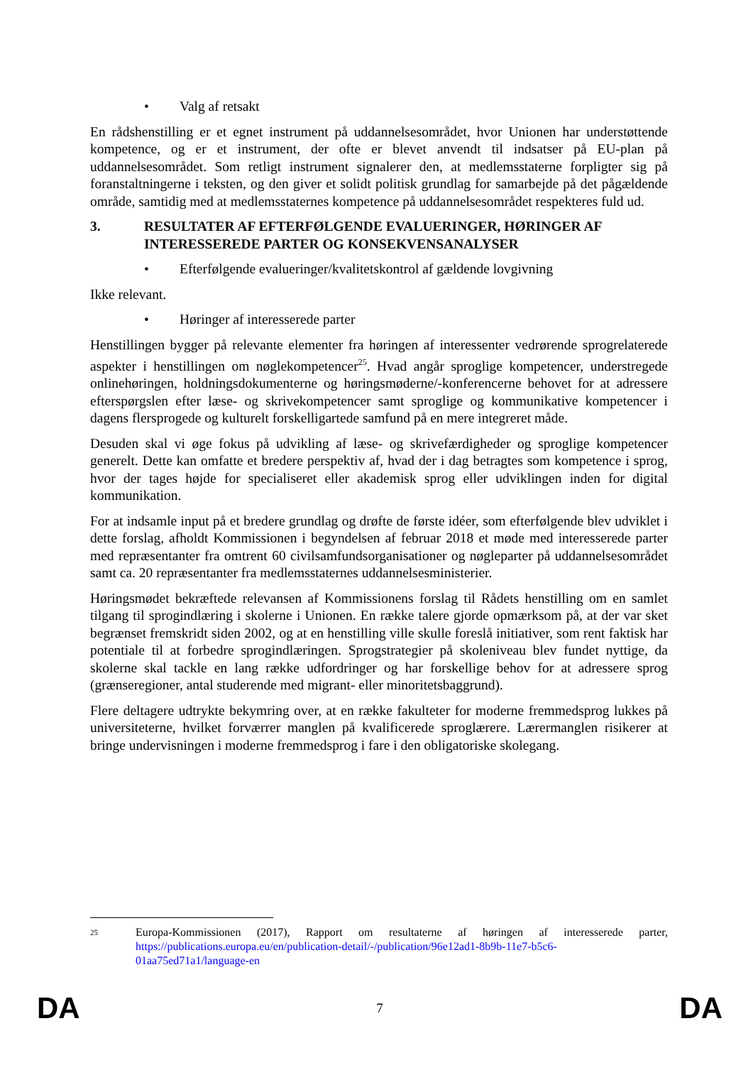• Valg af retsakt
En rådshenstilling er et egnet instrument på uddannelsesområdet, hvor Unionen har understøttende kompetence, og er et instrument, der ofte er blevet anvendt til indsatser på EU-plan på uddannelsesområdet. Som retligt instrument signalerer den, at medlemsstaterne forpligter sig på foranstaltningerne i teksten, og den giver et solidt politisk grundlag for samarbejde på det pågældende område, samtidig med at medlemsstaternes kompetence på uddannelsesområdet respekteres fuld ud.
3. RESULTATER AF EFTERFØLGENDE EVALUERINGER, HØRINGER AF INTERESSEREDE PARTER OG KONSEKVENSANALYSER
• Efterfølgende evalueringer/kvalitetskontrol af gældende lovgivning
Ikke relevant.
• Høringer af interesserede parter
Henstillingen bygger på relevante elementer fra høringen af interessenter vedrørende sprogrelaterede aspekter i henstillingen om nøglekompetencer<sup>25</sup>. Hvad angår sproglige kompetencer, understregede onlinehøringen, holdningsdokumenterne og høringsmøderne/-konferencerne behovet for at adressere efterspørgslen efter læse- og skrivekompetencer samt sproglige og kommunikative kompetencer i dagens flersprogede og kulturelt forskelligartede samfund på en mere integreret måde.
Desuden skal vi øge fokus på udvikling af læse- og skrivefærdigheder og sproglige kompetencer generelt. Dette kan omfatte et bredere perspektiv af, hvad der i dag betragtes som kompetence i sprog, hvor der tages højde for specialiseret eller akademisk sprog eller udviklingen inden for digital kommunikation.
For at indsamle input på et bredere grundlag og drøfte de første idéer, som efterfølgende blev udviklet i dette forslag, afholdt Kommissionen i begyndelsen af februar 2018 et møde med interesserede parter med repræsentanter fra omtrent 60 civilsamfundsorganisationer og nøgleparter på uddannelsesområdet samt ca. 20 repræsentanter fra medlemsstaternes uddannelsesministerier.
Høringsmødet bekræftede relevansen af Kommissionens forslag til Rådets henstilling om en samlet tilgang til sprogindlæring i skolerne i Unionen. En række talere gjorde opmærksom på, at der var sket begrænset fremskridt siden 2002, og at en henstilling ville skulle foreslå initiativer, som rent faktisk har potentiale til at forbedre sprogindlæringen. Sprogstrategier på skoleniveau blev fundet nyttige, da skolerne skal tackle en lang række udfordringer og har forskellige behov for at adressere sprog (grænseregioner, antal studerende med migrant- eller minoritetsbaggrund).
Flere deltagere udtrykte bekymring over, at en række fakulteter for moderne fremmedsprog lukkes på universiteterne, hvilket forværrer manglen på kvalificerede sproglærere. Lærermanglen risikerer at bringe undervisningen i moderne fremmedsprog i fare i den obligatoriske skolegang.
25 Europa-Kommissionen (2017), Rapport om resultaterne af høringen af interesserede parter, https://publications.europa.eu/en/publication-detail/-/publication/96e12ad1-8b9b-11e7-b5c6-01aa75ed71a1/language-en
DA 7 DA